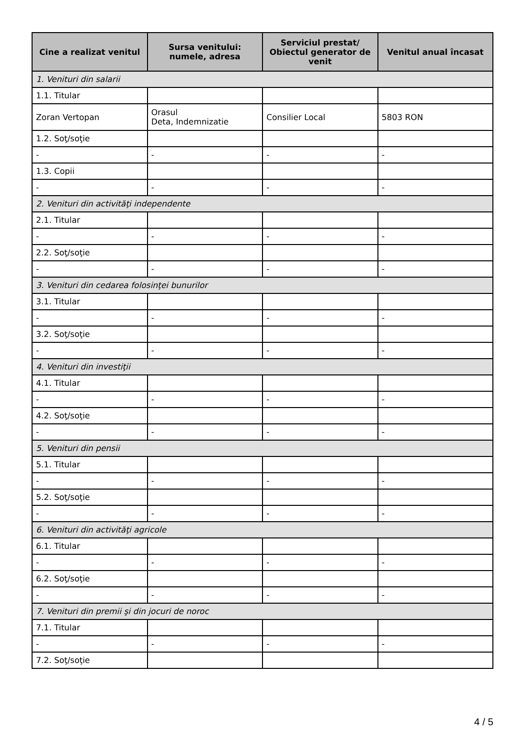| Cine a realizat venitul | Sursa venitului: numele, adresa | Serviciul prestat/ Obiectul generator de venit | Venitul anual încasat |
| --- | --- | --- | --- |
| 1. Venituri din salarii | | | |
| 1.1. Titular | | | |
| Zoran Vertopan | Orasul Deta, Indemnizatie | Consilier Local | 5803 RON |
| 1.2. Soţ/soţie | | | |
| - | - | - | - |
| 1.3. Copii | | | |
| - | - | - | - |
| 2. Venituri din activităţi independente | | | |
| 2.1. Titular | | | |
| - | - | - | - |
| 2.2. Soţ/soţie | | | |
| - | - | - | - |
| 3. Venituri din cedarea folosinţei bunurilor | | | |
| 3.1. Titular | | | |
| - | - | - | - |
| 3.2. Soţ/soţie | | | |
| - | - | - | - |
| 4. Venituri din investiţii | | | |
| 4.1. Titular | | | |
| - | - | - | - |
| 4.2. Soţ/soţie | | | |
| - | - | - | - |
| 5. Venituri din pensii | | | |
| 5.1. Titular | | | |
| - | - | - | - |
| 5.2. Soţ/soţie | | | |
| - | - | - | - |
| 6. Venituri din activităţi agricole | | | |
| 6.1. Titular | | | |
| - | - | - | - |
| 6.2. Soţ/soţie | | | |
| - | - | - | - |
| 7. Venituri din premii şi din jocuri de noroc | | | |
| 7.1. Titular | | | |
| - | - | - | - |
| 7.2. Soţ/soţie | | | |
4 / 5